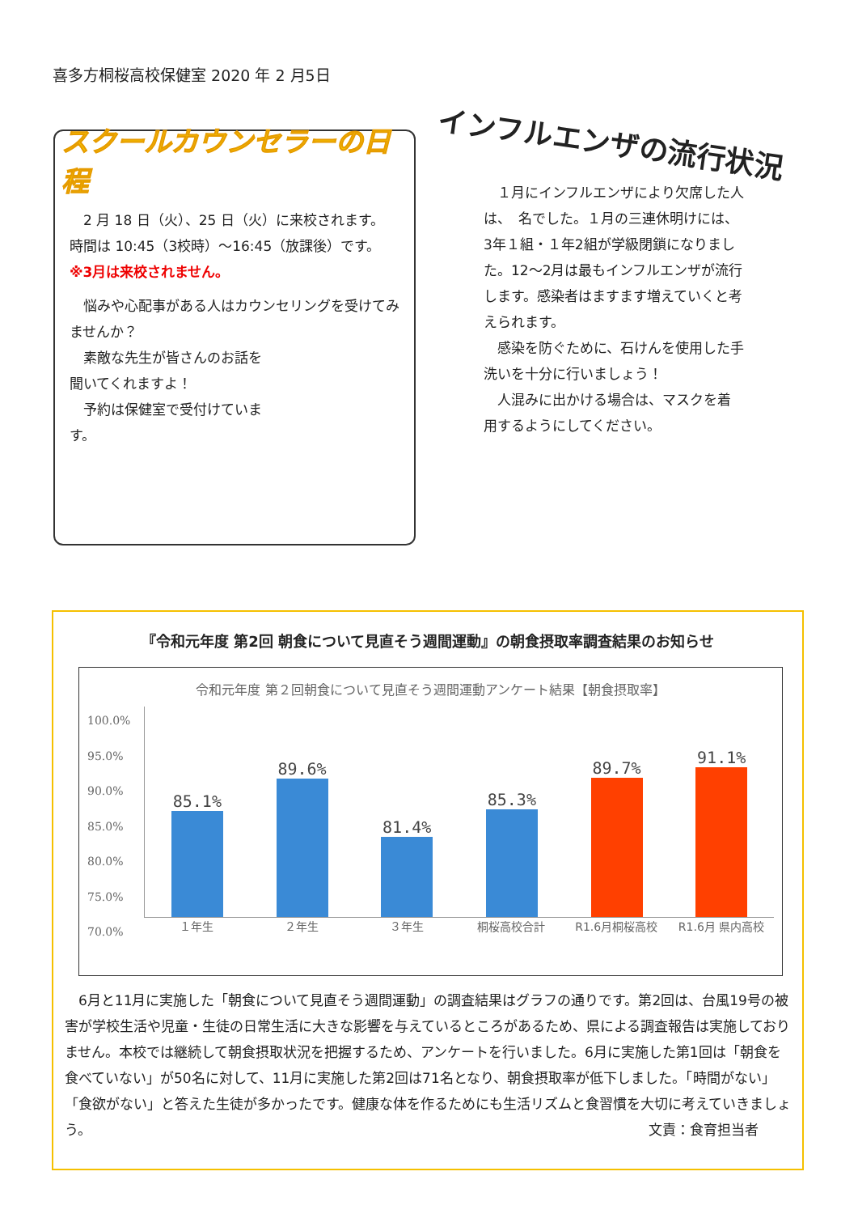喜多方桐桜高校保健室 2020 年 2 月5日
スクールカウンセラーの日程
　2 月 18 日（火）、25 日（火）に来校されます。
時間は 10:45（3校時）～16:45（放課後）です。
※3月は来校されません。
　悩みや心配事がある人はカウンセリングを受けてみませんか？
　素敵な先生が皆さんのお話を
聞いてくれますよ！
　予約は保健室で受付けていま
す。
インフルエンザの流行状況
　１月にインフルエンザにより欠席した人は、　名でした。１月の三連休明けには、3年１組・１年2組が学級閉鎖になりました。12～2月は最もインフルエンザが流行します。感染者はますます増えていくと考えられます。
　感染を防ぐために、石けんを使用した手洗いを十分に行いましょう！
　人混みに出かける場合は、マスクを着用するようにしてください。
『令和元年度 第2回 朝食について見直そう週間運動』の朝食摂取率調査結果のお知らせ
令和元年度 第２回朝食について見直そう週間運動アンケート結果【朝食摂取率】
100.0%
95.0%
90.0%
85.0%
80.0%
75.0%
70.0%
85.1%
89.6%
81.4%
85.3%
89.7%
91.1%
１年生 ２年生 ３年生 桐桜高校合計 R1.6月桐桜高校 R1.6月 県内高校
　6月と11月に実施した「朝食について見直そう週間運動」の調査結果はグラフの通りです。第2回は、台風19号の被害が学校生活や児童・生徒の日常生活に大きな影響を与えているところがあるため、県による調査報告は実施しておりません。本校では継続して朝食摂取状況を把握するため、アンケートを行いました。6月に実施した第1回は「朝食を食べていない」が50名に対して、11月に実施した第2回は71名となり、朝食摂取率が低下しました。「時間がない」「食欲がない」と答えた生徒が多かったです。健康な体を作るためにも生活リズムと食習慣を大切に考えていきましょう。 文責：食育担当者